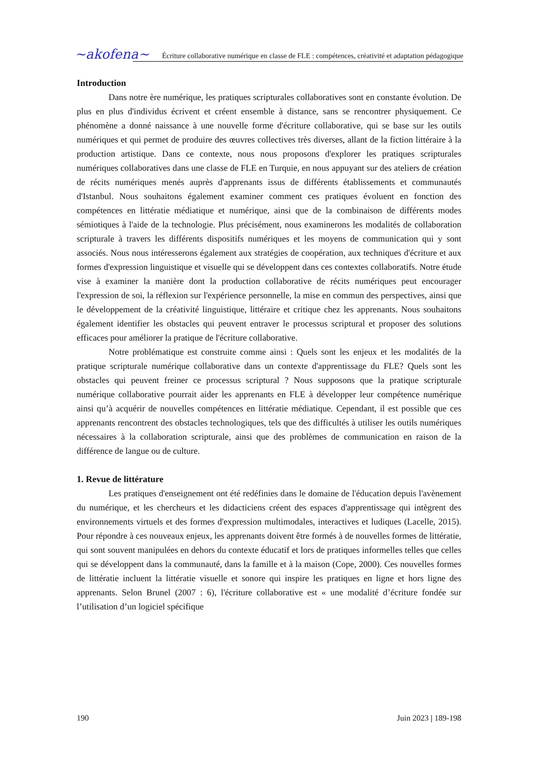~akofena~
Écriture collaborative numérique en classe de FLE : compétences, créativité et adaptation pédagogique
Introduction
Dans notre ère numérique, les pratiques scripturales collaboratives sont en constante évolution. De plus en plus d'individus écrivent et créent ensemble à distance, sans se rencontrer physiquement. Ce phénomène a donné naissance à une nouvelle forme d'écriture collaborative, qui se base sur les outils numériques et qui permet de produire des œuvres collectives très diverses, allant de la fiction littéraire à la production artistique. Dans ce contexte, nous nous proposons d'explorer les pratiques scripturales numériques collaboratives dans une classe de FLE en Turquie, en nous appuyant sur des ateliers de création de récits numériques menés auprès d'apprenants issus de différents établissements et communautés d'Istanbul. Nous souhaitons également examiner comment ces pratiques évoluent en fonction des compétences en littératie médiatique et numérique, ainsi que de la combinaison de différents modes sémiotiques à l'aide de la technologie. Plus précisément, nous examinerons les modalités de collaboration scripturale à travers les différents dispositifs numériques et les moyens de communication qui y sont associés. Nous nous intéresserons également aux stratégies de coopération, aux techniques d'écriture et aux formes d'expression linguistique et visuelle qui se développent dans ces contextes collaboratifs. Notre étude vise à examiner la manière dont la production collaborative de récits numériques peut encourager l'expression de soi, la réflexion sur l'expérience personnelle, la mise en commun des perspectives, ainsi que le développement de la créativité linguistique, littéraire et critique chez les apprenants. Nous souhaitons également identifier les obstacles qui peuvent entraver le processus scriptural et proposer des solutions efficaces pour améliorer la pratique de l'écriture collaborative.
Notre problématique est construite comme ainsi : Quels sont les enjeux et les modalités de la pratique scripturale numérique collaborative dans un contexte d'apprentissage du FLE? Quels sont les obstacles qui peuvent freiner ce processus scriptural ? Nous supposons que la pratique scripturale numérique collaborative pourrait aider les apprenants en FLE à développer leur compétence numérique ainsi qu’à acquérir de nouvelles compétences en littératie médiatique. Cependant, il est possible que ces apprenants rencontrent des obstacles technologiques, tels que des difficultés à utiliser les outils numériques nécessaires à la collaboration scripturale, ainsi que des problèmes de communication en raison de la différence de langue ou de culture.
1. Revue de littérature
Les pratiques d'enseignement ont été redéfinies dans le domaine de l'éducation depuis l'avènement du numérique, et les chercheurs et les didacticiens créent des espaces d'apprentissage qui intègrent des environnements virtuels et des formes d'expression multimodales, interactives et ludiques (Lacelle, 2015). Pour répondre à ces nouveaux enjeux, les apprenants doivent être formés à de nouvelles formes de littératie, qui sont souvent manipulées en dehors du contexte éducatif et lors de pratiques informelles telles que celles qui se développent dans la communauté, dans la famille et à la maison (Cope, 2000). Ces nouvelles formes de littératie incluent la littératie visuelle et sonore qui inspire les pratiques en ligne et hors ligne des apprenants. Selon Brunel (2007 : 6), l'écriture collaborative est « une modalité d’écriture fondée sur l’utilisation d’un logiciel spécifique
190 Juin 2023 | 189-198